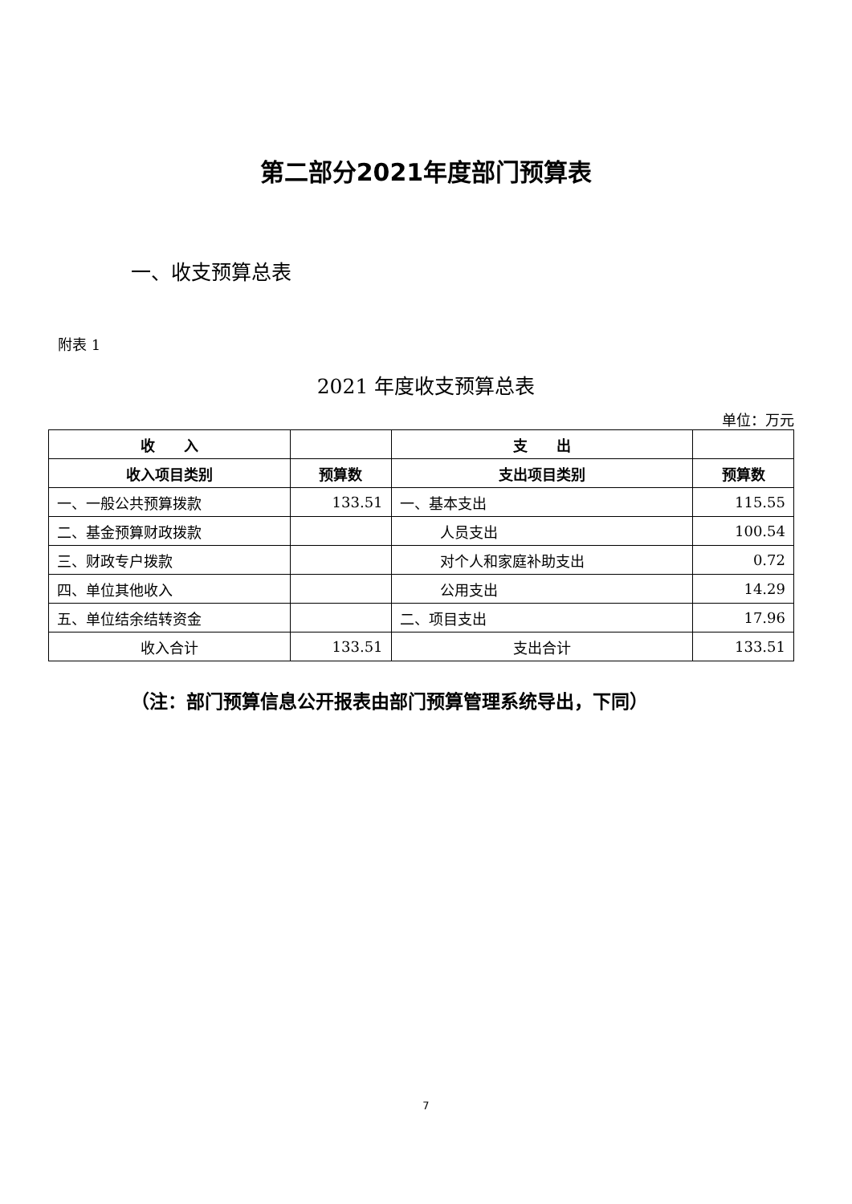第二部分2021年度部门预算表
一、收支预算总表
附表 1
2021 年度收支预算总表
单位：万元
| 收 入 | | 支 出 | |
| --- | --- | --- | --- |
| 收入项目类别 | 预算数 | 支出项目类别 | 预算数 |
| 一、一般公共预算拨款 | 133.51 | 一、基本支出 | 115.55 |
| 二、基金预算财政拨款 | | 人员支出 | 100.54 |
| 三、财政专户拨款 | | 对个人和家庭补助支出 | 0.72 |
| 四、单位其他收入 | | 公用支出 | 14.29 |
| 五、单位结余结转资金 | | 二、项目支出 | 17.96 |
| 收入合计 | 133.51 | 支出合计 | 133.51 |
（注：部门预算信息公开报表由部门预算管理系统导出，下同）
7